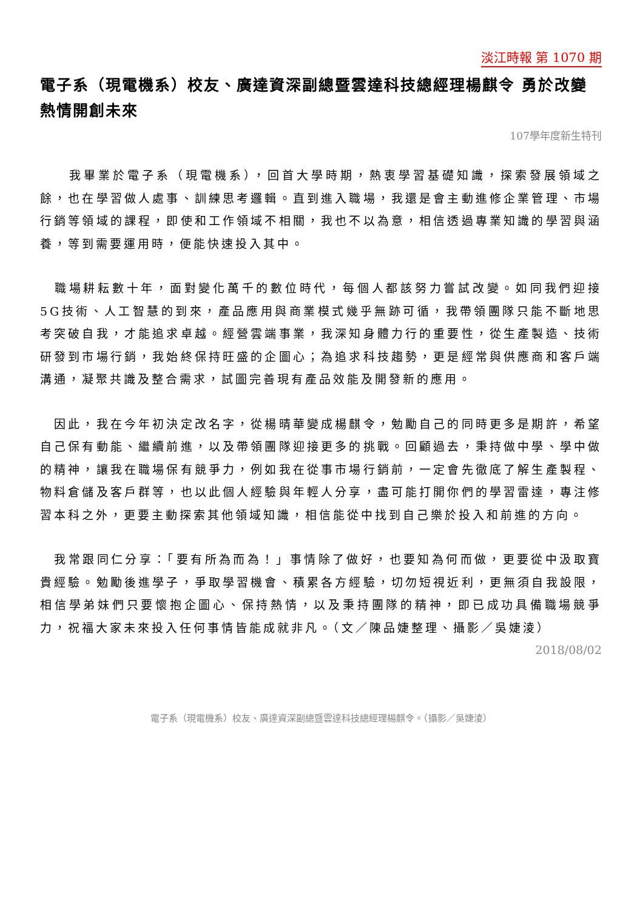淡江時報 第 1070 期
電子系（現電機系）校友、廣達資深副總暨雲達科技總經理楊麒令 勇於改變 熱情開創未來
107學年度新生特刊
　　我畢業於電子系（現電機系），回首大學時期，熱衷學習基礎知識，探索發展領域之餘，也在學習做人處事、訓練思考邏輯。直到進入職場，我還是會主動進修企業管理、市場行銷等領域的課程，即使和工作領域不相關，我也不以為意，相信透過專業知識的學習與涵養，等到需要運用時，便能快速投入其中。
　職場耕耘數十年，面對變化萬千的數位時代，每個人都該努力嘗試改變。如同我們迎接5G技術、人工智慧的到來，產品應用與商業模式幾乎無跡可循，我帶領團隊只能不斷地思考突破自我，才能追求卓越。經營雲端事業，我深知身體力行的重要性，從生產製造、技術研發到市場行銷，我始終保持旺盛的企圖心；為追求科技趨勢，更是經常與供應商和客戶端溝通，凝聚共識及整合需求，試圖完善現有產品效能及開發新的應用。
　因此，我在今年初決定改名字，從楊晴華變成楊麒令，勉勵自己的同時更多是期許，希望自己保有動能、繼續前進，以及帶領團隊迎接更多的挑戰。回顧過去，秉持做中學、學中做的精神，讓我在職場保有競爭力，例如我在從事市場行銷前，一定會先徹底了解生產製程、物料倉儲及客戶群等，也以此個人經驗與年輕人分享，盡可能打開你們的學習雷達，專注修習本科之外，更要主動探索其他領域知識，相信能從中找到自己樂於投入和前進的方向。
　我常跟同仁分享：「要有所為而為！」事情除了做好，也要知為何而做，更要從中汲取寶貴經驗。勉勵後進學子，爭取學習機會、積累各方經驗，切勿短視近利，更無須自我設限，相信學弟妹們只要懷抱企圖心、保持熱情，以及秉持團隊的精神，即已成功具備職場競爭力，祝福大家未來投入任何事情皆能成就非凡。（文／陳品婕整理、攝影／吳婕淩）
2018/08/02
電子系（現電機系）校友、廣達資深副總暨雲達科技總經理楊麒令。（攝影／吳婕淩）